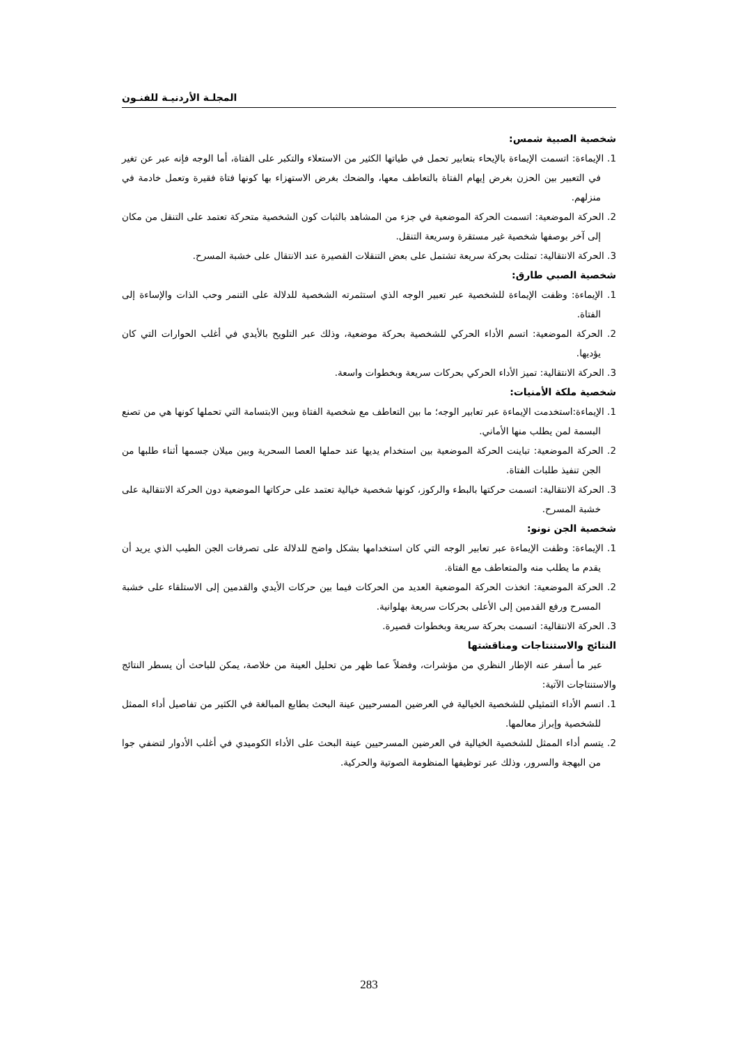المجلـة الأردنيـة للفنـون
شخصية الصبية شمس:
1. الإيماءة: اتسمت الإيماءة بالإيحاء بتعابير تحمل في طياتها الكثير من الاستعلاء والتكبر على الفتاة، أما الوجه فإنه عبر عن تغير في التعبير بين الحزن بغرض إيهام الفتاة بالتعاطف معها، والضحك بغرض الاستهزاء بها كونها فتاة فقيرة وتعمل خادمة في منزلهم.
2. الحركة الموضعية: اتسمت الحركة الموضعية في جزء من المشاهد بالثبات كون الشخصية متحركة تعتمد على التنقل من مكان إلى آخر بوصفها شخصية غير مستقرة وسريعة التنقل.
3. الحركة الانتقالية: تمثلت بحركة سريعة تشتمل على بعض التنقلات القصيرة عند الانتقال على خشبة المسرح.
شخصية الصبي طارق:
1. الإيماءة: وظفت الإيماءة للشخصية عبر تعبير الوجه الذي استثمرته الشخصية للدلالة على التنمر وحب الذات والإساءة إلى الفتاة.
2. الحركة الموضعية: اتسم الأداء الحركي للشخصية بحركة موضعية، وذلك عبر التلويح بالأيدي في أغلب الحوارات التي كان يؤديها.
3. الحركة الانتقالية: تميز الأداء الحركي بحركات سريعة وبخطوات واسعة.
شخصية ملكة الأمنيات:
1. الإيماءة:استخدمت الإيماءة عبر تعابير الوجه؛ ما بين التعاطف مع شخصية الفتاة وبين الابتسامة التي تحملها كونها هي من تصنع البسمة لمن يطلب منها الأماني.
2. الحركة الموضعية: تباينت الحركة الموضعية بين استخدام يديها عند حملها العصا السحرية وبين ميلان جسمها أثناء طلبها من الجن تنفيذ طلبات الفتاة.
3. الحركة الانتقالية: اتسمت حركتها بالبطء والركوز، كونها شخصية خيالية تعتمد على حركاتها الموضعية دون الحركة الانتقالية على خشبة المسرح.
شخصية الجن نونو:
1. الإيماءة: وظفت الإيماءة عبر تعابير الوجه التي كان استخدامها بشكل واضح للدلالة على تصرفات الجن الطيب الذي يريد أن يقدم ما يطلب منه والمتعاطف مع الفتاة.
2. الحركة الموضعية: اتخذت الحركة الموضعية العديد من الحركات فيما بين حركات الأيدي والقدمين إلى الاستلقاء على خشبة المسرح ورفع القدمين إلى الأعلى بحركات سريعة بهلوانية.
3. الحركة الانتقالية: اتسمت بحركة سريعة وبخطوات قصيرة.
النتائج والاستنتاجات ومناقشتها
عبر ما أسفر عنه الإطار النظري من مؤشرات، وفضلاً عما ظهر من تحليل العينة من خلاصة، يمكن للباحث أن يسطر النتائج والاستنتاجات الآتية:
1. اتسم الأداء التمثيلي للشخصية الخيالية في العرضين المسرحيين عينة البحث بطابع المبالغة في الكثير من تفاصيل أداء الممثل للشخصية وإبراز معالمها.
2. يتسم أداء الممثل للشخصية الخيالية في العرضين المسرحيين عينة البحث على الأداء الكوميدي في أغلب الأدوار لتضفي جوا من البهجة والسرور، وذلك عبر توظيفها المنظومة الصوتية والحركية.
283